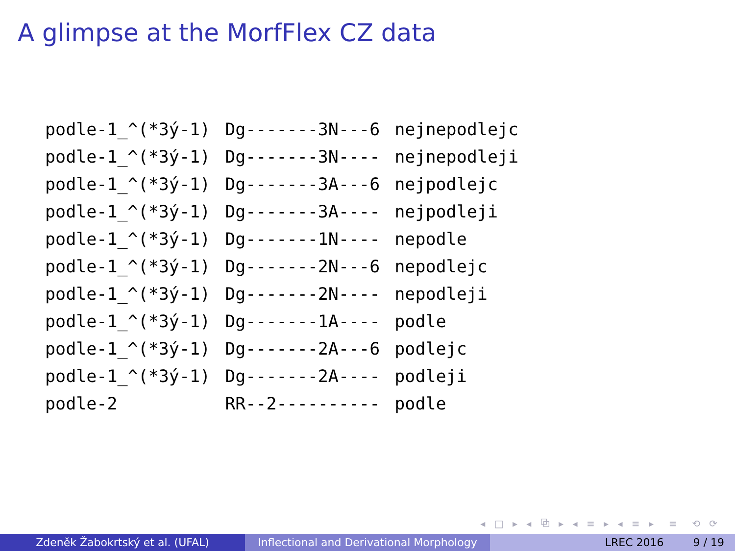A glimpse at the MorfFlex CZ data
| podle-1_^(*3ý-1) | Dg-------3N---6 | nejnepodlejc |
| podle-1_^(*3ý-1) | Dg-------3N---- | nejnepodleji |
| podle-1_^(*3ý-1) | Dg-------3A---6 | nejpodlejc |
| podle-1_^(*3ý-1) | Dg-------3A---- | nejpodleji |
| podle-1_^(*3ý-1) | Dg-------1N---- | nepodle |
| podle-1_^(*3ý-1) | Dg-------2N---6 | nepodlejc |
| podle-1_^(*3ý-1) | Dg-------2N---- | nepodleji |
| podle-1_^(*3ý-1) | Dg-------1A---- | podle |
| podle-1_^(*3ý-1) | Dg-------2A---6 | podlejc |
| podle-1_^(*3ý-1) | Dg-------2A---- | podleji |
| podle-2 | RR--2---------- | podle |
◂ □ ▸ ◂ ⧉ ▸ ◂ ≡ ▸ ◂ ≡ ▸ ≡ ⟲ ⟳
Zdeněk Žabokrtský et al. (UFAL) Inflectional and Derivational Morphology
LREC 2016 9 / 19